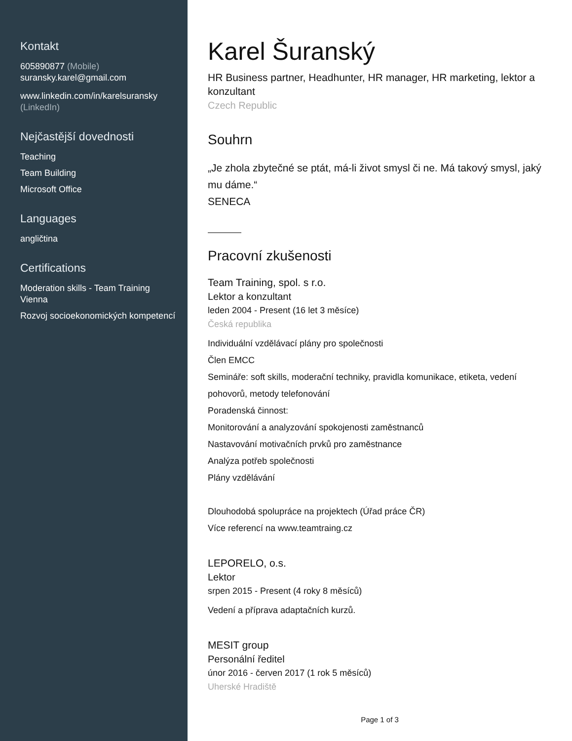Kontakt
605890877 (Mobile)
suransky.karel@gmail.com
www.linkedin.com/in/karelsuransky (LinkedIn)
Nejčastější dovednosti
Teaching
Team Building
Microsoft Office
Languages
angličtina
Certifications
Moderation skills - Team Training Vienna
Rozvoj socioekonomických kompetencí
Karel Šuranský
HR Business partner, Headhunter, HR manager, HR marketing, lektor a konzultant
Czech Republic
Souhrn
„Je zhola zbytečné se ptát, má-li život smysl či ne. Má takový smysl, jaký mu dáme.“
SENECA
Pracovní zkušenosti
Team Training, spol. s r.o.
Lektor a konzultant
leden 2004 - Present (16 let 3 měsíce)
Česká republika
Individuální vzdělávací plány pro společnosti
Člen EMCC
Semináře: soft skills, moderační techniky, pravidla komunikace, etiketa, vedení pohovorů, metody telefonování
Poradenská činnost:
Monitorování a analyzování spokojenosti zaměstnanců
Nastavování motivačních prvků pro zaměstnance
Analýza potřeb společnosti
Plány vzdělávání
Dlouhodobá spolupráce na projektech (Úřad práce ČR)
Více referencí na www.teamtraing.cz
LEPORELO, o.s.
Lektor
srpen 2015 - Present (4 roky 8 měsíců)
Vedení a příprava adaptačních kurzů.
MESIT group
Personální ředitel
únor 2016 - červen 2017 (1 rok 5 měsíců)
Uherské Hradiště
Page 1 of 3